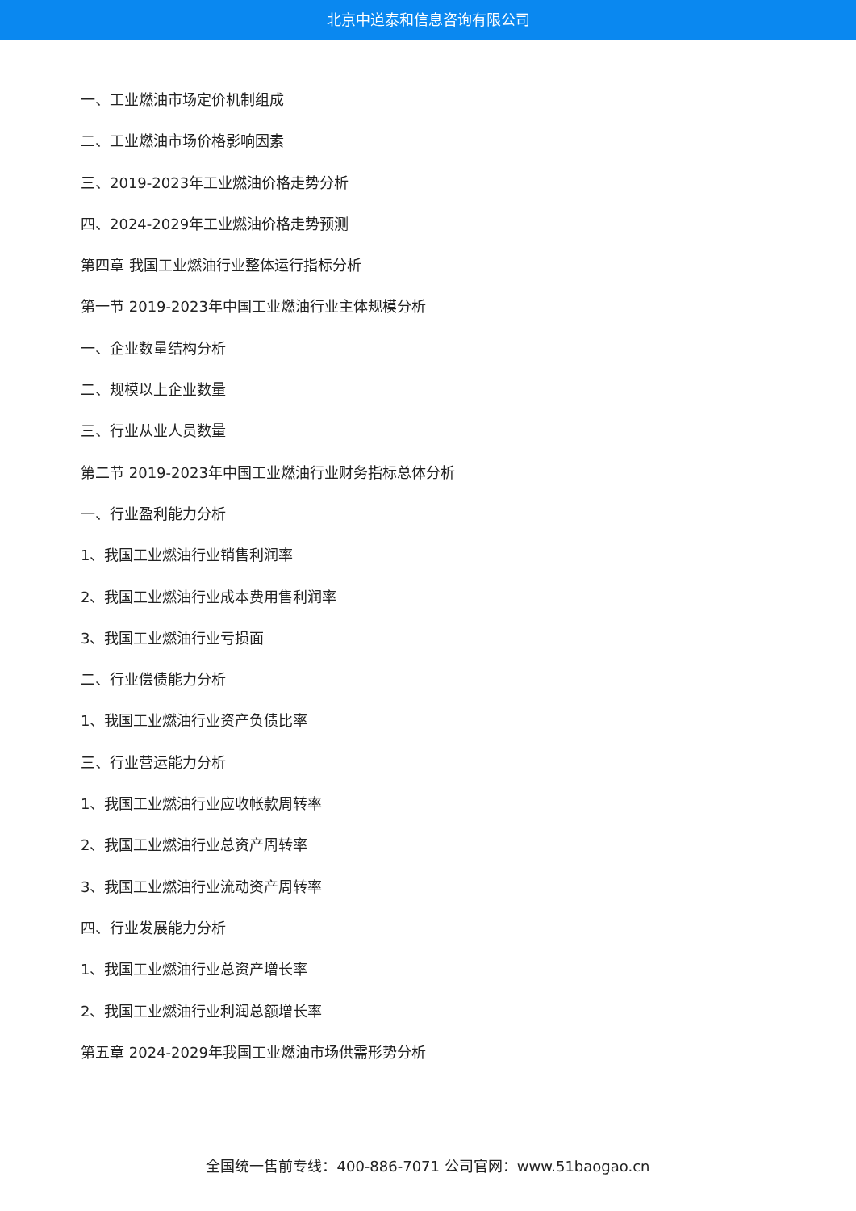北京中道泰和信息咨询有限公司
一、工业燃油市场定价机制组成
二、工业燃油市场价格影响因素
三、2019-2023年工业燃油价格走势分析
四、2024-2029年工业燃油价格走势预测
第四章 我国工业燃油行业整体运行指标分析
第一节 2019-2023年中国工业燃油行业主体规模分析
一、企业数量结构分析
二、规模以上企业数量
三、行业从业人员数量
第二节 2019-2023年中国工业燃油行业财务指标总体分析
一、行业盈利能力分析
1、我国工业燃油行业销售利润率
2、我国工业燃油行业成本费用售利润率
3、我国工业燃油行业亏损面
二、行业偿债能力分析
1、我国工业燃油行业资产负债比率
三、行业营运能力分析
1、我国工业燃油行业应收帐款周转率
2、我国工业燃油行业总资产周转率
3、我国工业燃油行业流动资产周转率
四、行业发展能力分析
1、我国工业燃油行业总资产增长率
2、我国工业燃油行业利润总额增长率
第五章 2024-2029年我国工业燃油市场供需形势分析
全国统一售前专线：400-886-7071 公司官网：www.51baogao.cn